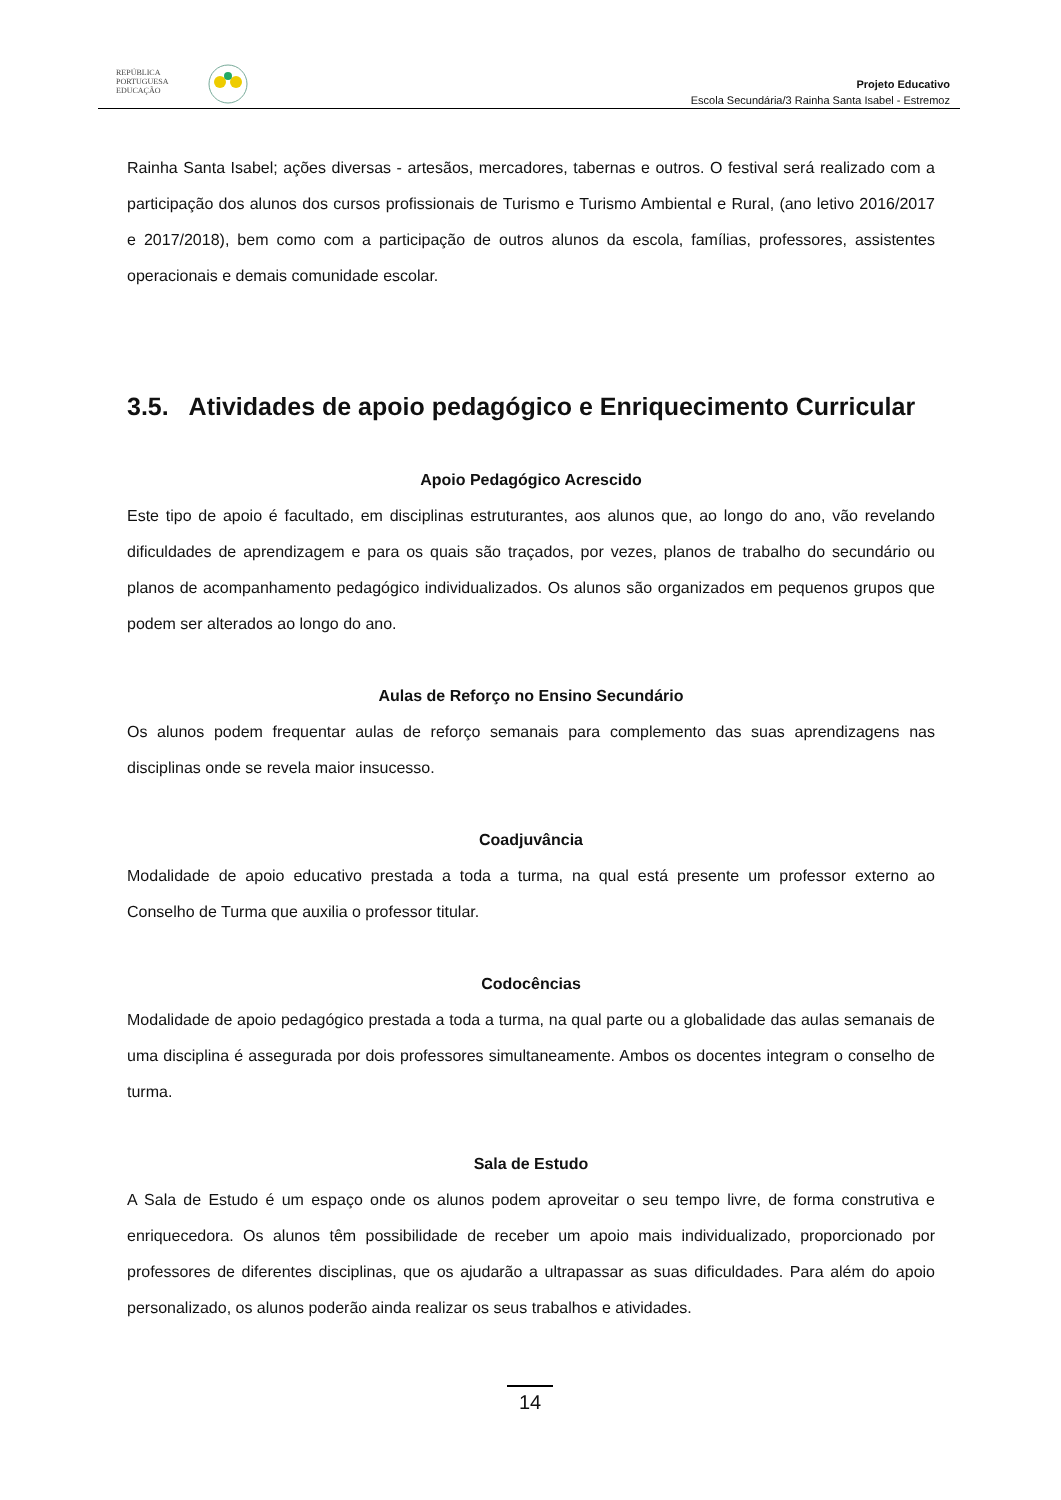REPÚBLICA
PORTUGUESA
EDUCAÇÃO
Projeto Educativo
Escola Secundária/3 Rainha Santa Isabel - Estremoz
Rainha Santa Isabel; ações diversas - artesãos, mercadores, tabernas e outros. O festival será realizado com a participação dos alunos dos cursos profissionais de Turismo e Turismo Ambiental e Rural, (ano letivo 2016/2017 e 2017/2018), bem como com a participação de outros alunos da escola, famílias, professores, assistentes operacionais e demais comunidade escolar.
3.5. Atividades de apoio pedagógico e Enriquecimento Curricular
Apoio Pedagógico Acrescido
Este tipo de apoio é facultado, em disciplinas estruturantes, aos alunos que, ao longo do ano, vão revelando dificuldades de aprendizagem e para os quais são traçados, por vezes, planos de trabalho do secundário ou planos de acompanhamento pedagógico individualizados. Os alunos são organizados em pequenos grupos que podem ser alterados ao longo do ano.
Aulas de Reforço no Ensino Secundário
Os alunos podem frequentar aulas de reforço semanais para complemento das suas aprendizagens nas disciplinas onde se revela maior insucesso.
Coadjuvância
Modalidade de apoio educativo prestada a toda a turma, na qual está presente um professor externo ao Conselho de Turma que auxilia o professor titular.
Codocências
Modalidade de apoio pedagógico prestada a toda a turma, na qual parte ou a globalidade das aulas semanais de uma disciplina é assegurada por dois professores simultaneamente. Ambos os docentes integram o conselho de turma.
Sala de Estudo
A Sala de Estudo é um espaço onde os alunos podem aproveitar o seu tempo livre, de forma construtiva e enriquecedora. Os alunos têm possibilidade de receber um apoio mais individualizado, proporcionado por professores de diferentes disciplinas, que os ajudarão a ultrapassar as suas dificuldades. Para além do apoio personalizado, os alunos poderão ainda realizar os seus trabalhos e atividades.
14